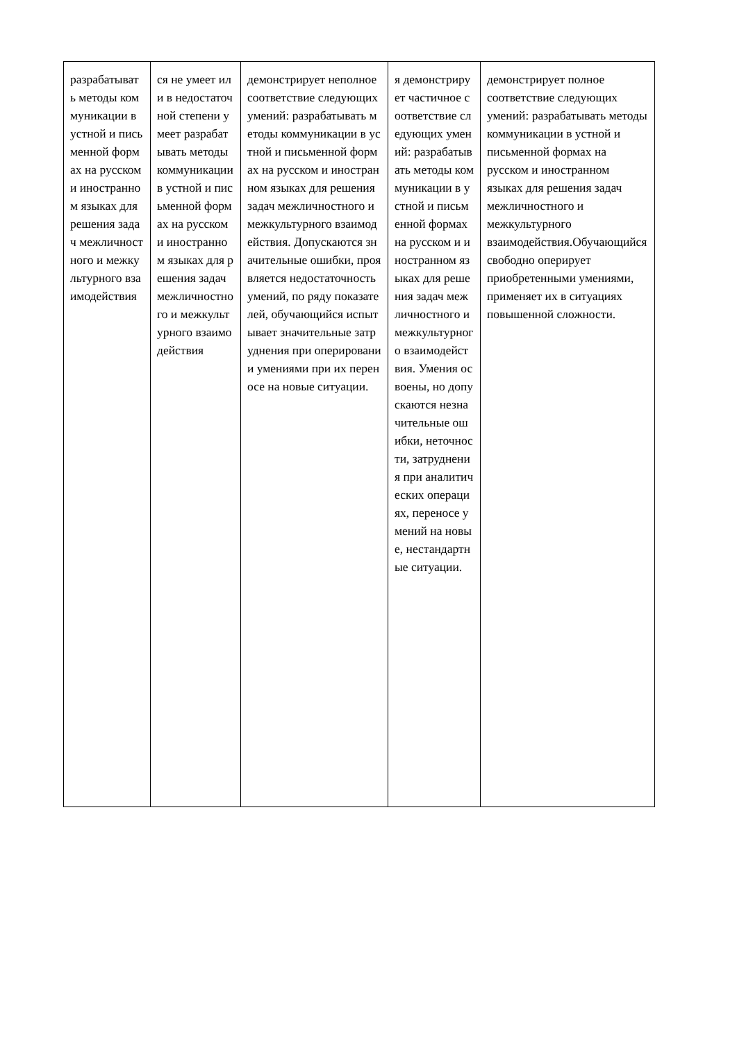| разрабатывать методы коммуникации в устной и письменной формах на русском и иностранном языках для решения задач межличностного и межкультурного взаимодействия | ся не умеет или в недостаточной степени умеет разрабатывать методы коммуникации в устной и письменной формах на русском и иностранном языках для решения задач межличностного и межкультурного взаимодействия | демонстрирует неполное соответствие следующих умений: разрабатывать методы коммуникации в устной и письменной формах на русском и иностранном языках для решения задач межличностного и межкультурного взаимодействия. Допускаются значительные ошибки, проявляется недостаточность умений, по ряду показателей, обучающийся испытывает значительные затруднения при оперировании умениями при их переносе на новые ситуации. | я демонстрирует частичное соответствие следующих умений: разрабатывать методы коммуникации в устной и письменной формах на русском и иностранном языках для решения задач межличностного и межкультурного взаимодействия. Умения освоены, но допускаются незначительные ошибки, неточности, затруднения при аналитических операциях, переносе умений на новые, нестандартные ситуации. | демонстрирует полное соответствие следующих умений: разрабатывать методы коммуникации в устной и письменной формах на русском и иностранном языках для решения задач межличностного и межкультурного взаимодействия.Обучающийся свободно оперирует приобретенными умениями, применяет их в ситуациях повышенной сложности. |